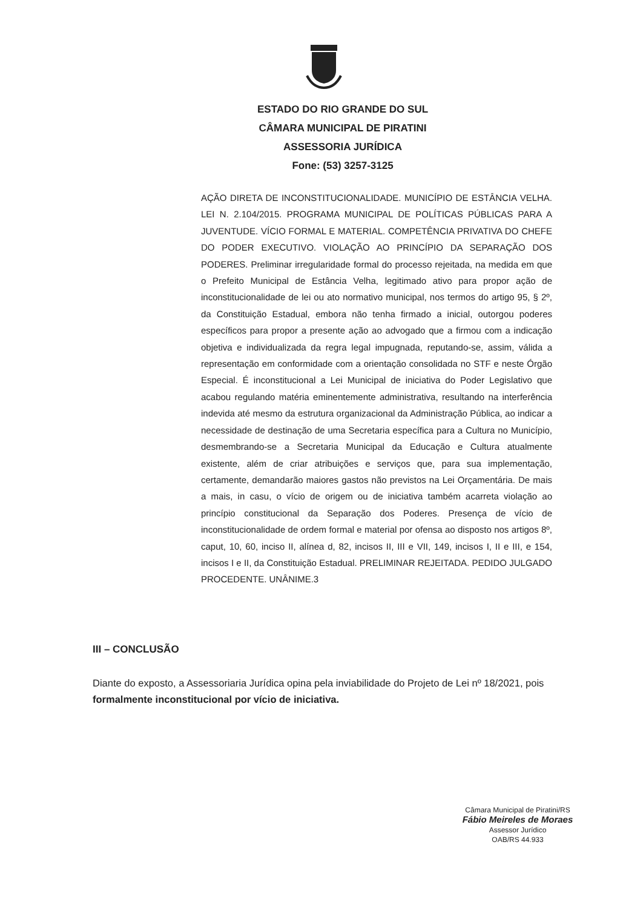ESTADO DO RIO GRANDE DO SUL
CÂMARA MUNICIPAL DE PIRATINI
ASSESSORIA JURÍDICA
Fone: (53) 3257-3125
AÇÃO DIRETA DE INCONSTITUCIONALIDADE. MUNICÍPIO DE ESTÂNCIA VELHA. LEI N. 2.104/2015. PROGRAMA MUNICIPAL DE POLÍTICAS PÚBLICAS PARA A JUVENTUDE. VÍCIO FORMAL E MATERIAL. COMPETÊNCIA PRIVATIVA DO CHEFE DO PODER EXECUTIVO. VIOLAÇÃO AO PRINCÍPIO DA SEPARAÇÃO DOS PODERES. Preliminar irregularidade formal do processo rejeitada, na medida em que o Prefeito Municipal de Estância Velha, legitimado ativo para propor ação de inconstitucionalidade de lei ou ato normativo municipal, nos termos do artigo 95, § 2º, da Constituição Estadual, embora não tenha firmado a inicial, outorgou poderes específicos para propor a presente ação ao advogado que a firmou com a indicação objetiva e individualizada da regra legal impugnada, reputando-se, assim, válida a representação em conformidade com a orientação consolidada no STF e neste Órgão Especial. É inconstitucional a Lei Municipal de iniciativa do Poder Legislativo que acabou regulando matéria eminentemente administrativa, resultando na interferência indevida até mesmo da estrutura organizacional da Administração Pública, ao indicar a necessidade de destinação de uma Secretaria específica para a Cultura no Município, desmembrando-se a Secretaria Municipal da Educação e Cultura atualmente existente, além de criar atribuições e serviços que, para sua implementação, certamente, demandarão maiores gastos não previstos na Lei Orçamentária. De mais a mais, in casu, o vício de origem ou de iniciativa também acarreta violação ao princípio constitucional da Separação dos Poderes. Presença de vício de inconstitucionalidade de ordem formal e material por ofensa ao disposto nos artigos 8º, caput, 10, 60, inciso II, alínea d, 82, incisos II, III e VII, 149, incisos I, II e III, e 154, incisos I e II, da Constituição Estadual. PRELIMINAR REJEITADA. PEDIDO JULGADO PROCEDENTE. UNÂNIME.3
III – CONCLUSÃO
Diante do exposto, a Assessoriaria Jurídica opina pela inviabilidade do Projeto de Lei nº 18/2021, pois formalmente inconstitucional por vício de iniciativa.
Câmara Municipal de Piratini/RS
Fábio Meireles de Moraes
Assessor Jurídico
OAB/RS 44.933